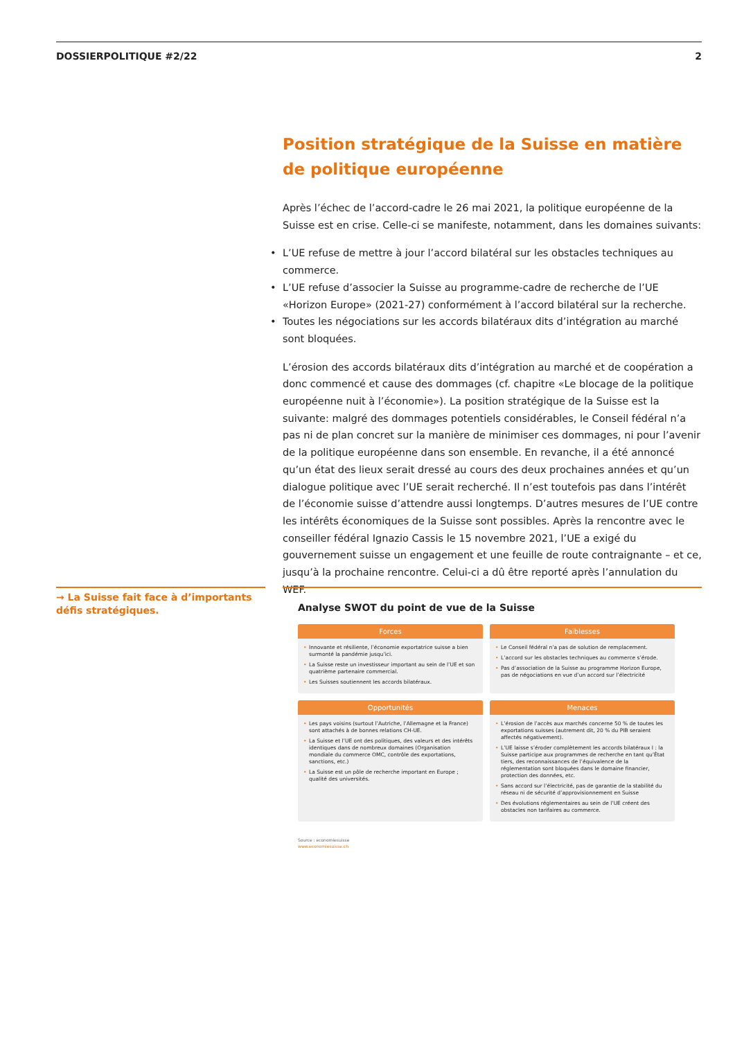DOSSIERPOLITIQUE #2/22 2
Position stratégique de la Suisse en matière de politique européenne
Après l’échec de l’accord-cadre le 26 mai 2021, la politique européenne de la Suisse est en crise. Celle-ci se manifeste, notamment, dans les domaines suivants:
• L’UE refuse de mettre à jour l’accord bilatéral sur les obstacles techniques au commerce.
• L’UE refuse d’associer la Suisse au programme-cadre de recherche de l’UE «Horizon Europe» (2021-27) conformément à l’accord bilatéral sur la recherche.
• Toutes les négociations sur les accords bilatéraux dits d’intégration au marché sont bloquées.
L’érosion des accords bilatéraux dits d’intégration au marché et de coopération a donc commencé et cause des dommages (cf. chapitre «Le blocage de la politique européenne nuit à l’économie»). La position stratégique de la Suisse est la suivante: malgré des dommages potentiels considérables, le Conseil fédéral n’a pas ni de plan concret sur la manière de minimiser ces dommages, ni pour l’avenir de la politique européenne dans son ensemble. En revanche, il a été annoncé qu’un état des lieux serait dressé au cours des deux prochaines années et qu’un dialogue politique avec l’UE serait recherché. Il n’est toutefois pas dans l’intérêt de l’économie suisse d’attendre aussi longtemps. D’autres mesures de l’UE contre les intérêts économiques de la Suisse sont possibles. Après la rencontre avec le conseiller fédéral Ignazio Cassis le 15 novembre 2021, l’UE a exigé du gouvernement suisse un engagement et une feuille de route contraignante – et ce, jusqu’à la prochaine rencontre. Celui-ci a dû être reporté après l’annulation du WEF.
→ La Suisse fait face à d’importants défis stratégiques.
Analyse SWOT du point de vue de la Suisse
Forces
• Innovante et résiliente, l’économie exportatrice suisse a bien surmonté la pandémie jusqu’ici.
• La Suisse reste un investisseur important au sein de l’UE et son quatrième partenaire commercial.
• Les Suisses soutiennent les accords bilatéraux.
Faiblesses
• Le Conseil fédéral n’a pas de solution de remplacement.
• L’accord sur les obstacles techniques au commerce s’érode.
• Pas d’association de la Suisse au programme Horizon Europe, pas de négociations en vue d’un accord sur l’électricité
Opportunités
• Les pays voisins (surtout l’Autriche, l’Allemagne et la France) sont attachés à de bonnes relations CH-UE.
• La Suisse et l’UE ont des politiques, des valeurs et des intérêts identiques dans de nombreux domaines (Organisation mondiale du commerce OMC, contrôle des exportations, sanctions, etc.)
• La Suisse est un pôle de recherche important en Europe ; qualité des universités.
Menaces
• L’érosion de l’accès aux marchés concerne 50 % de toutes les exportations suisses (autrement dit, 20 % du PIB seraient affectés négativement).
• L’UE laisse s’éroder complètement les accords bilatéraux I : la Suisse participe aux programmes de recherche en tant qu’État tiers, des reconnaissances de l’équivalence de la réglementation sont bloquées dans le domaine financier, protection des données, etc.
• Sans accord sur l’électricité, pas de garantie de la stabilité du réseau ni de sécurité d’approvisionnement en Suisse
• Des évolutions réglementaires au sein de l’UE créent des obstacles non tarifaires au commerce.
Source : economiesuisse
www.economiesuisse.ch